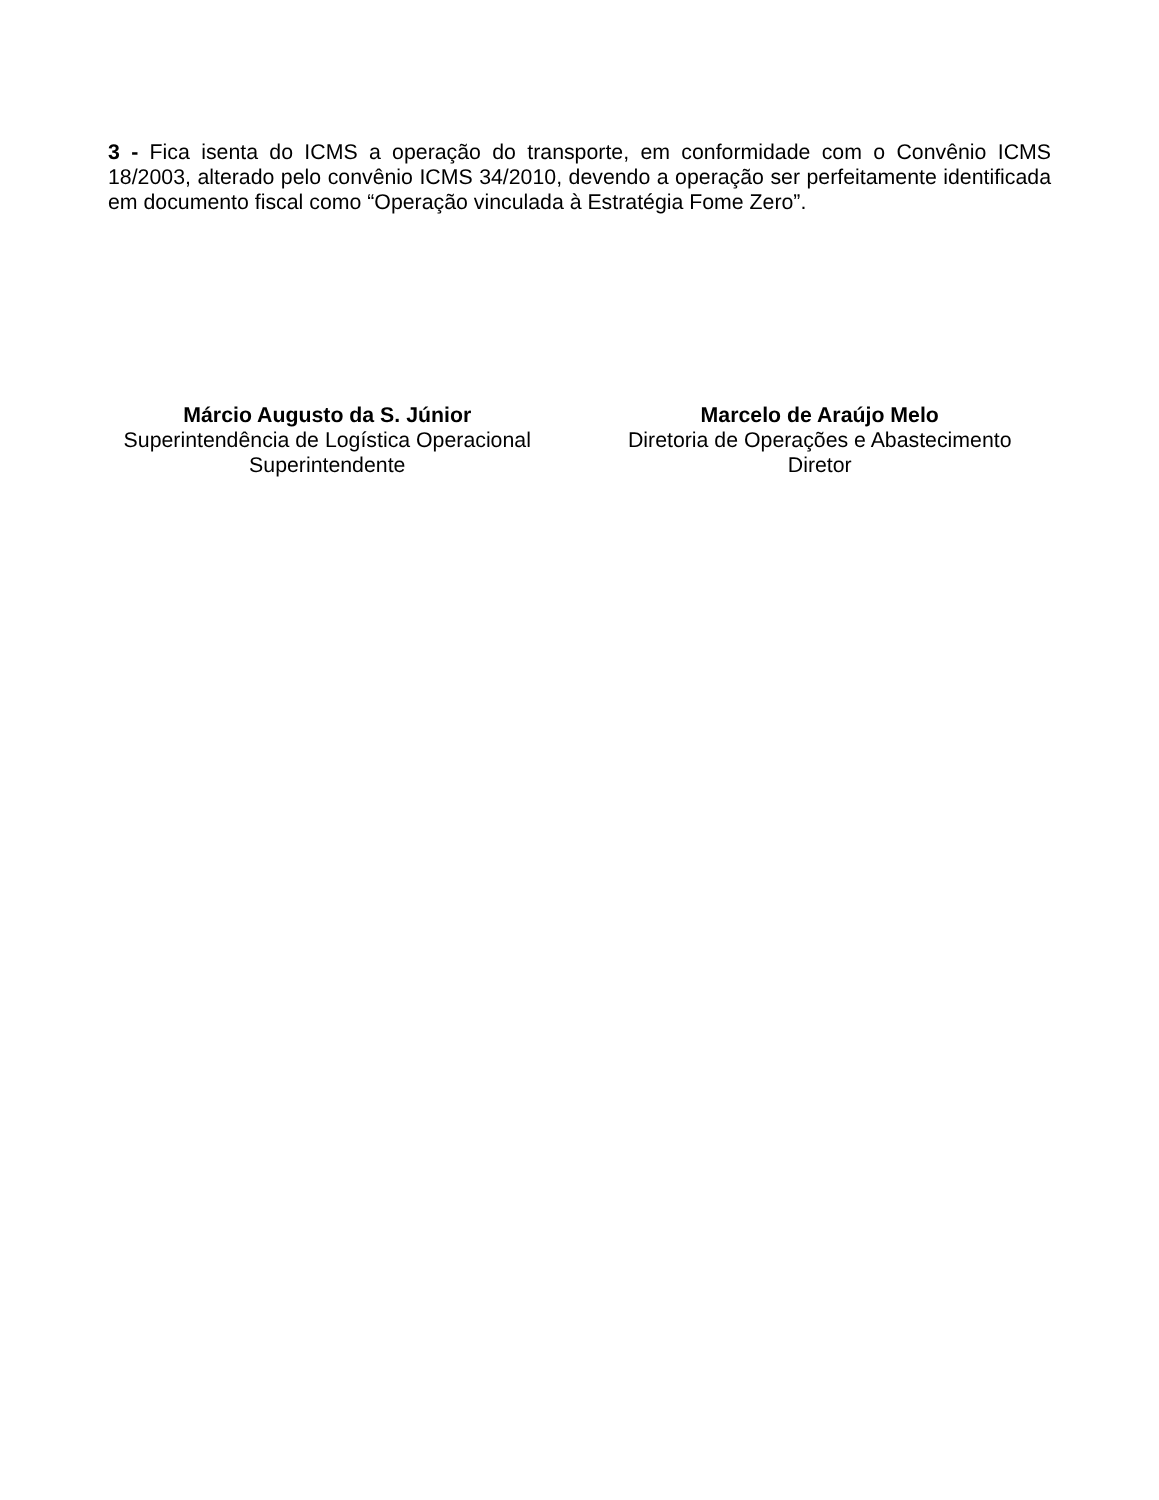3 - Fica isenta do ICMS a operação do transporte, em conformidade com o Convênio ICMS 18/2003, alterado pelo convênio ICMS 34/2010, devendo a operação ser perfeitamente identificada em documento fiscal como “Operação vinculada à Estratégia Fome Zero”.
Márcio Augusto da S. Júnior
Superintendência de Logística Operacional
Superintendente
Marcelo de Araújo Melo
Diretoria de Operações e Abastecimento
Diretor